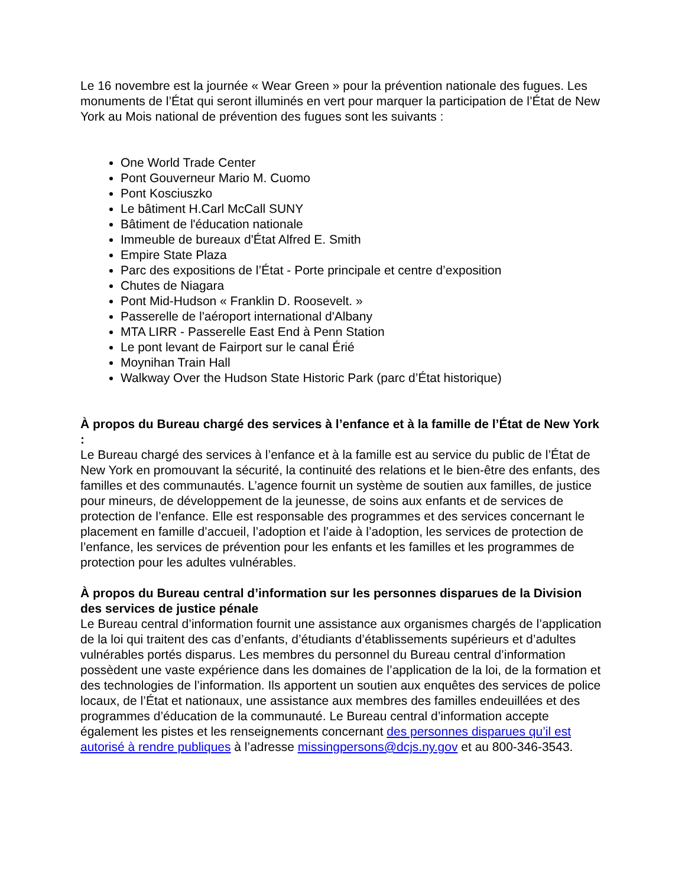Le 16 novembre est la journée « Wear Green » pour la prévention nationale des fugues. Les monuments de l’État qui seront illuminés en vert pour marquer la participation de l’État de New York au Mois national de prévention des fugues sont les suivants :
One World Trade Center
Pont Gouverneur Mario M. Cuomo
Pont Kosciuszko
Le bâtiment H.Carl McCall SUNY
Bâtiment de l'éducation nationale
Immeuble de bureaux d'État Alfred E. Smith
Empire State Plaza
Parc des expositions de l’État - Porte principale et centre d’exposition
Chutes de Niagara
Pont Mid-Hudson « Franklin D. Roosevelt. »
Passerelle de l'aéroport international d'Albany
MTA LIRR - Passerelle East End à Penn Station
Le pont levant de Fairport sur le canal Érié
Moynihan Train Hall
Walkway Over the Hudson State Historic Park (parc d’État historique)
À propos du Bureau chargé des services à l’enfance et à la famille de l’État de New York :
Le Bureau chargé des services à l’enfance et à la famille est au service du public de l’État de New York en promouvant la sécurité, la continuité des relations et le bien-être des enfants, des familles et des communautés. L’agence fournit un système de soutien aux familles, de justice pour mineurs, de développement de la jeunesse, de soins aux enfants et de services de protection de l’enfance. Elle est responsable des programmes et des services concernant le placement en famille d’accueil, l’adoption et l’aide à l’adoption, les services de protection de l’enfance, les services de prévention pour les enfants et les familles et les programmes de protection pour les adultes vulnérables.
À propos du Bureau central d’information sur les personnes disparues de la Division des services de justice pénale
Le Bureau central d’information fournit une assistance aux organismes chargés de l’application de la loi qui traitent des cas d’enfants, d’étudiants d’établissements supérieurs et d’adultes vulnérables portés disparus. Les membres du personnel du Bureau central d’information possèdent une vaste expérience dans les domaines de l’application de la loi, de la formation et des technologies de l’information. Ils apportent un soutien aux enquêtes des services de police locaux, de l’État et nationaux, une assistance aux membres des familles endeuillées et des programmes d’éducation de la communauté. Le Bureau central d’information accepte également les pistes et les renseignements concernant des personnes disparues qu’il est autorisé à rendre publiques à l’adresse missingpersons@dcjs.ny.gov et au 800-346-3543.